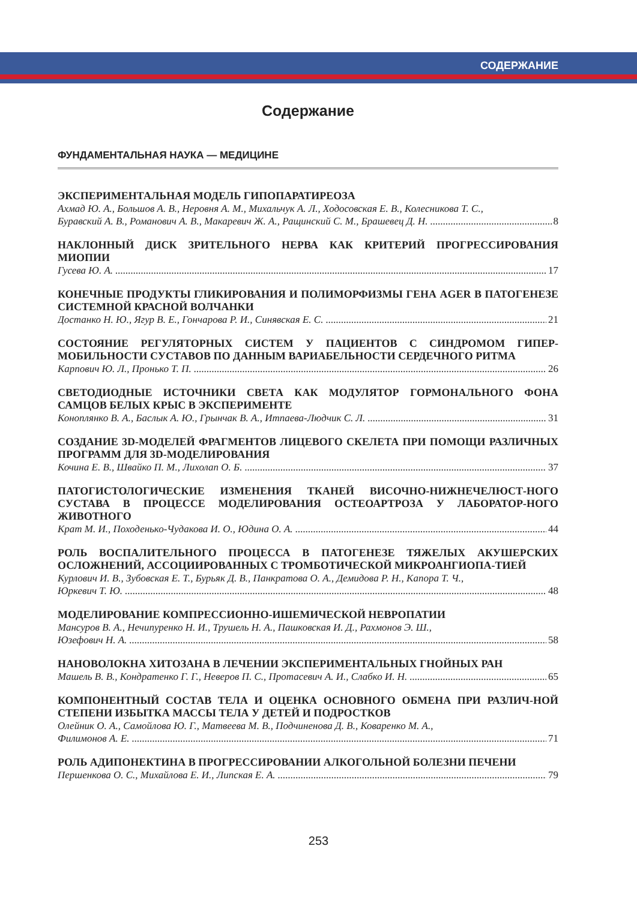СОДЕРЖАНИЕ
Содержание
ФУНДАМЕНТАЛЬНАЯ НАУКА — МЕДИЦИНЕ
ЭКСПЕРИМЕНТАЛЬНАЯ МОДЕЛЬ ГИПОПАРАТИРЕОЗА
Ахмад Ю. А., Большов А. В., Неровня А. М., Михальчук А. Л., Ходосовская Е. В., Колесникова Т. С.,
Буравский А. В., Романович А. В., Макаревич Ж. А., Ращинский С. М., Брашевец Д. Н. 8
НАКЛОННЫЙ ДИСК ЗРИТЕЛЬНОГО НЕРВА КАК КРИТЕРИЙ ПРОГРЕССИРОВАНИЯ МИОПИИ
Гусева Ю. А. 17
КОНЕЧНЫЕ ПРОДУКТЫ ГЛИКИРОВАНИЯ И ПОЛИМОРФИЗМЫ ГЕНА AGER В ПАТОГЕНЕЗЕ СИСТЕМНОЙ КРАСНОЙ ВОЛЧАНКИ
Достанко Н. Ю., Ягур В. Е., Гончарова Р. И., Синявская Е. С. 21
СОСТОЯНИЕ РЕГУЛЯТОРНЫХ СИСТЕМ У ПАЦИЕНТОВ С СИНДРОМОМ ГИПЕР-МОБИЛЬНОСТИ СУСТАВОВ ПО ДАННЫМ ВАРИАБЕЛЬНОСТИ СЕРДЕЧНОГО РИТМА
Карпович Ю. Л., Пронько Т. П. 26
СВЕТОДИОДНЫЕ ИСТОЧНИКИ СВЕТА КАК МОДУЛЯТОР ГОРМОНАЛЬНОГО ФОНА САМЦОВ БЕЛЫХ КРЫС В ЭКСПЕРИМЕНТЕ
Коноплянко В. А., Баслык А. Ю., Грынчак В. А., Итпаева-Людчик С. Л. 31
СОЗДАНИЕ 3D-МОДЕЛЕЙ ФРАГМЕНТОВ ЛИЦЕВОГО СКЕЛЕТА ПРИ ПОМОЩИ РАЗЛИЧНЫХ ПРОГРАММ ДЛЯ 3D-МОДЕЛИРОВАНИЯ
Кочина Е. В., Швайко П. М., Лихолап О. Б. 37
ПАТОГИСТОЛОГИЧЕСКИЕ ИЗМЕНЕНИЯ ТКАНЕЙ ВИСОЧНО-НИЖНЕЧЕЛЮСТ-НОГО СУСТАВА В ПРОЦЕССЕ МОДЕЛИРОВАНИЯ ОСТЕОАРТРОЗА У ЛАБОРАТОР-НОГО ЖИВОТНОГО
Крат М. И., Походенько-Чудакова И. О., Юдина О. А. 44
РОЛЬ ВОСПАЛИТЕЛЬНОГО ПРОЦЕССА В ПАТОГЕНЕЗЕ ТЯЖЕЛЫХ АКУШЕРСКИХ ОСЛОЖНЕНИЙ, АССОЦИИРОВАННЫХ С ТРОМБОТИЧЕСКОЙ МИКРОАНГИОПА-ТИЕЙ
Курлович И. В., Зубовская Е. Т., Бурьяк Д. В., Панкратова О. А., Демидова Р. Н., Капора Т. Ч.,
Юркевич Т. Ю. 48
МОДЕЛИРОВАНИЕ КОМПРЕССИОННО-ИШЕМИЧЕСКОЙ НЕВРОПАТИИ
Мансуров В. А., Нечипуренко Н. И., Трушель Н. А., Пашковская И. Д., Рахмонов Э. Ш.,
Юзефович Н. А. 58
НАНОВОЛОКНА ХИТОЗАНА В ЛЕЧЕНИИ ЭКСПЕРИМЕНТАЛЬНЫХ ГНОЙНЫХ РАН
Машель В. В., Кондратенко Г. Г., Неверов П. С., Протасевич А. И., Слабко И. Н. 65
КОМПОНЕНТНЫЙ СОСТАВ ТЕЛА И ОЦЕНКА ОСНОВНОГО ОБМЕНА ПРИ РАЗЛИЧ-НОЙ СТЕПЕНИ ИЗБЫТКА МАССЫ ТЕЛА У ДЕТЕЙ И ПОДРОСТКОВ
Олейник О. А., Самойлова Ю. Г., Матвеева М. В., Подчиненова Д. В., Коваренко М. А.,
Филимонов А. Е. 71
РОЛЬ АДИПОНЕКТИНА В ПРОГРЕССИРОВАНИИ АЛКОГОЛЬНОЙ БОЛЕЗНИ ПЕЧЕНИ
Першенкова О. С., Михайлова Е. И., Липская Е. А. 79
253